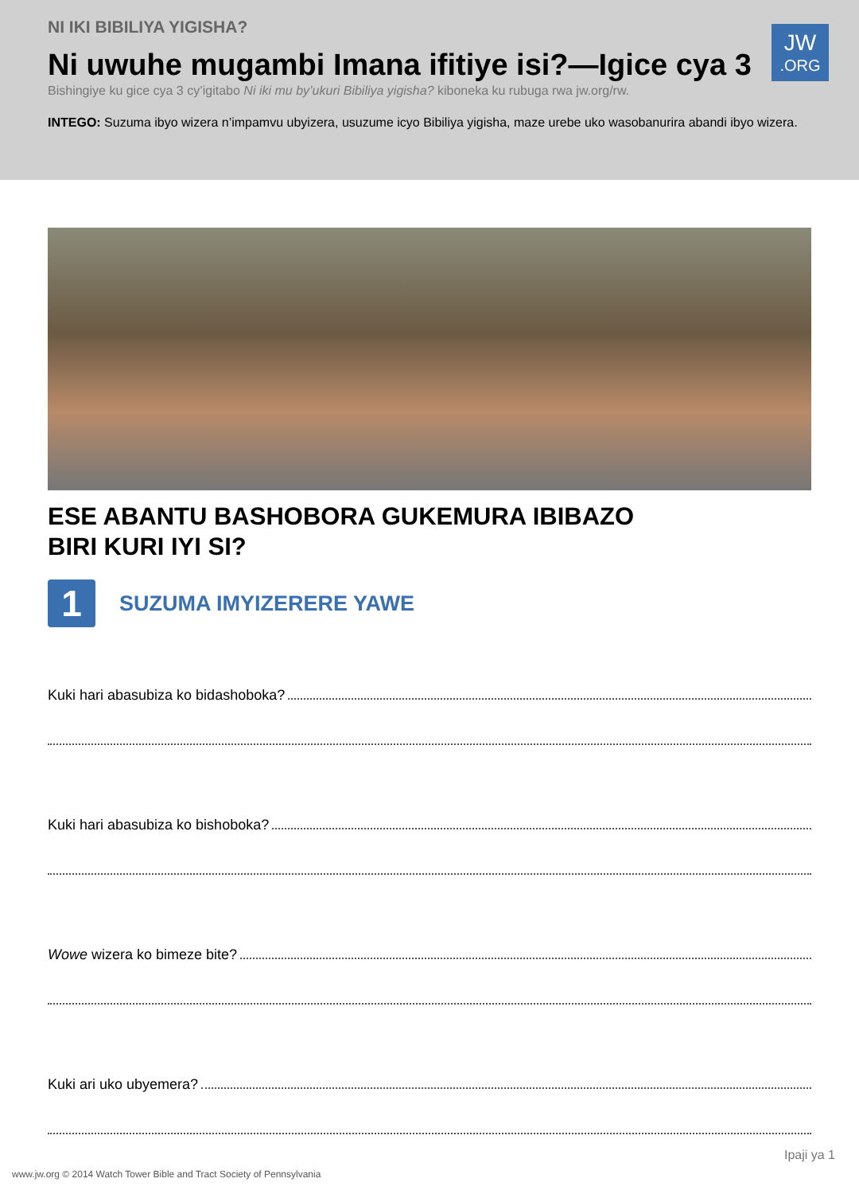NI IKI BIBILIYA YIGISHA?
Ni uwuhe mugambi Imana ifitiye isi?—Igice cya 3
Bishingiye ku gice cya 3 cy’igitabo Ni iki mu by’ukuri Bibiliya yigisha? kiboneka ku rubuga rwa jw.org/rw.
INTEGO: Suzuma ibyo wizera n’impamvu ubyizera, usuzume icyo Bibiliya yigisha, maze urebe uko wasobanurira abandi ibyo wizera.
JW.ORG
ESE ABANTU BASHOBORA GUKEMURA IBIBAZO
BIRI KURI IYI SI?
1
SUZUMA IMYIZERERE YAWE
Kuki hari abasubiza ko bidashoboka?
Kuki hari abasubiza ko bishoboka?
Wowe wizera ko bimeze bite?
Kuki ari uko ubyemera?
Ipaji ya 1
www.jw.org © 2014 Watch Tower Bible and Tract Society of Pennsylvania